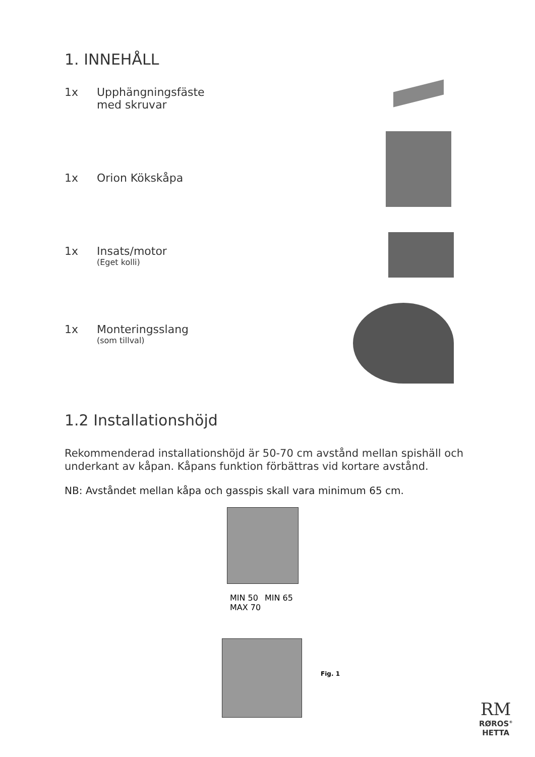1. INNEHÅLL
1x Upphängningsfäste
med skruvar
1x Orion Kökskåpa
1x Insats/motor
(Eget kolli)
1x Monteringsslang
(som tillval)
1.2 Installationshöjd
Rekommenderad installationshöjd är 50-70 cm avstånd mellan spishäll och underkant av kåpan. Kåpans funktion förbättras vid kortare avstånd.
NB: Avståndet mellan kåpa och gasspis skall vara minimum 65 cm.
MIN 50
MAX 70
MIN 65
Fig. 1
RM
RØROS<sup>®</sup>
HETTA